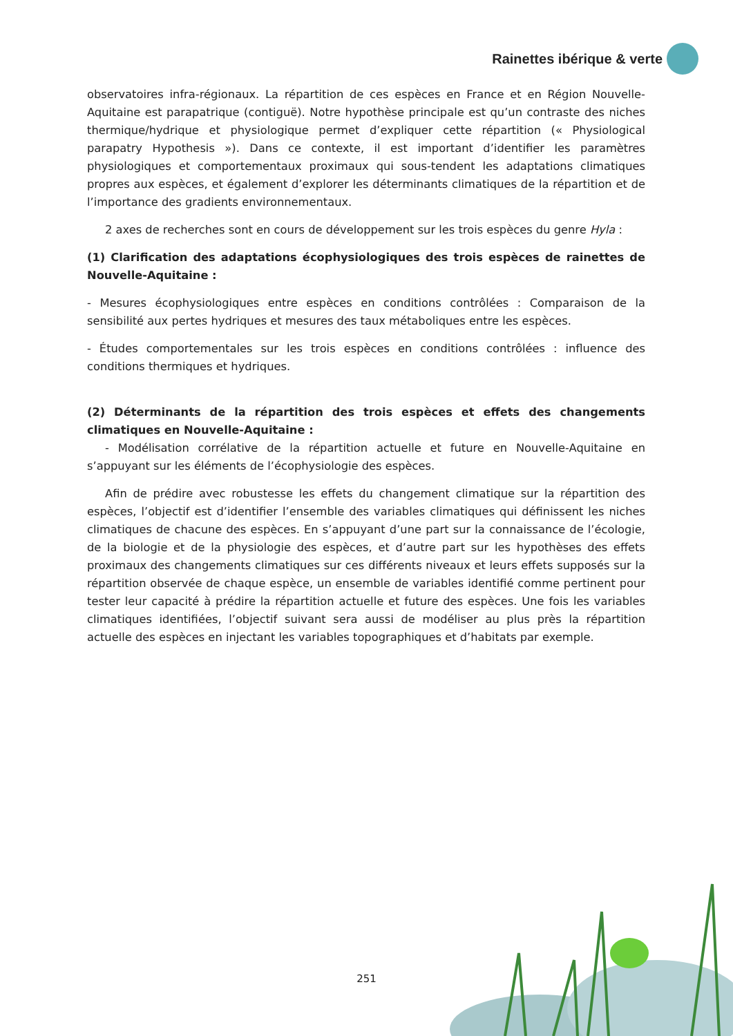Rainettes ibérique & verte
observatoires infra-régionaux. La répartition de ces espèces en France et en Région Nouvelle-Aquitaine est parapatrique (contiguë). Notre hypothèse principale est qu’un contraste des niches thermique/hydrique et physiologique permet d’expliquer cette répartition (« Physiological parapatry Hypothesis »). Dans ce contexte, il est important d’identifier les paramètres physiologiques et comportementaux proximaux qui sous-tendent les adaptations climatiques propres aux espèces, et également d’explorer les déterminants climatiques de la répartition et de l’importance des gradients environnementaux.
2 axes de recherches sont en cours de développement sur les trois espèces du genre Hyla :
(1) Clarification des adaptations écophysiologiques des trois espèces de rainettes de Nouvelle-Aquitaine :
- Mesures écophysiologiques entre espèces en conditions contrôlées : Comparaison de la sensibilité aux pertes hydriques et mesures des taux métaboliques entre les espèces.
- Études comportementales sur les trois espèces en conditions contrôlées : influence des conditions thermiques et hydriques.
(2) Déterminants de la répartition des trois espèces et effets des changements climatiques en Nouvelle-Aquitaine :
- Modélisation corrélative de la répartition actuelle et future en Nouvelle-Aquitaine en s’appuyant sur les éléments de l’écophysiologie des espèces.
Afin de prédire avec robustesse les effets du changement climatique sur la répartition des espèces, l’objectif est d’identifier l’ensemble des variables climatiques qui définissent les niches climatiques de chacune des espèces. En s’appuyant d’une part sur la connaissance de l’écologie, de la biologie et de la physiologie des espèces, et d’autre part sur les hypothèses des effets proximaux des changements climatiques sur ces différents niveaux et leurs effets supposés sur la répartition observée de chaque espèce, un ensemble de variables identifié comme pertinent pour tester leur capacité à prédire la répartition actuelle et future des espèces. Une fois les variables climatiques identifiées, l’objectif suivant sera aussi de modéliser au plus près la répartition actuelle des espèces en injectant les variables topographiques et d’habitats par exemple.
251